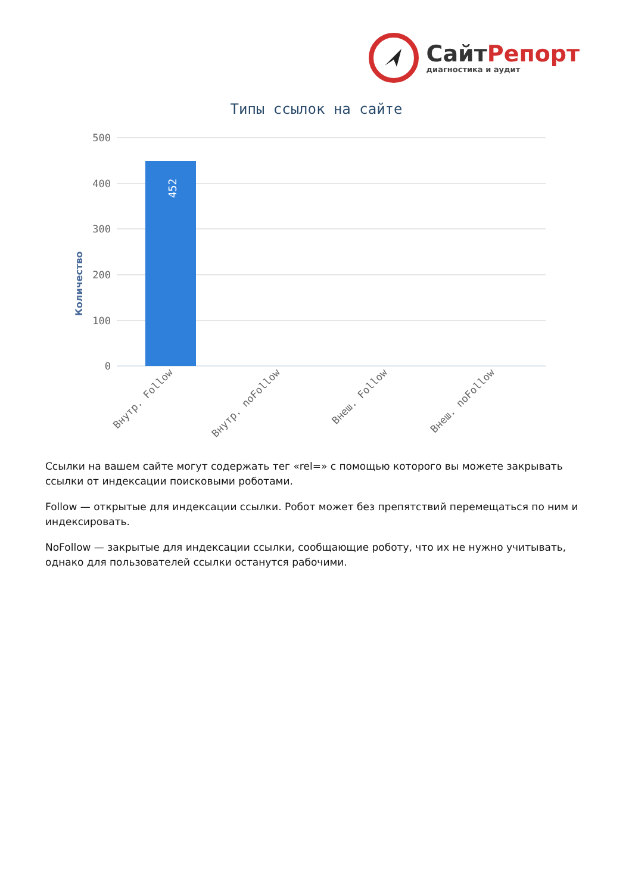СайтРепорт
диагностика и аудит
Типы ссылок на сайте
Количество
500
400
300
200
100
0
452
Внутр. Follow
Внутр. noFollow
Внеш. Follow
Внеш. noFollow
Ссылки на вашем сайте могут содержать тег «rel=» с помощью которого вы можете закрывать ссылки от индексации поисковыми роботами.
Follow — открытые для индексации ссылки. Робот может без препятствий перемещаться по ним и индексировать.
NoFollow — закрытые для индексации ссылки, сообщающие роботу, что их не нужно учитывать, однако для пользователей ссылки останутся рабочими.